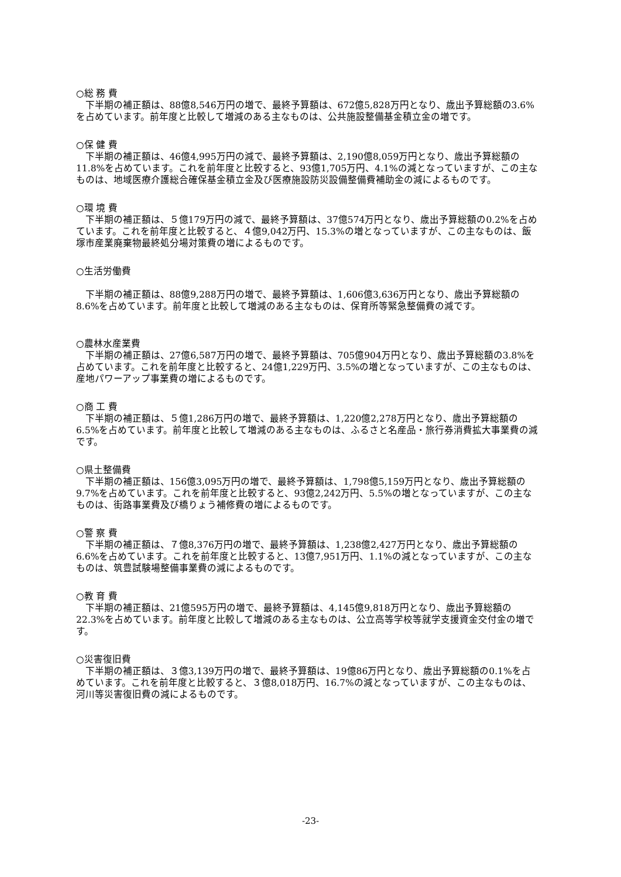○総 務 費
下半期の補正額は、88億8,546万円の増で、最終予算額は、672億5,828万円となり、歳出予算総額の3.6%を占めています。前年度と比較して増減のある主なものは、公共施設整備基金積立金の増です。
○保 健 費
下半期の補正額は、46億4,995万円の減で、最終予算額は、2,190億8,059万円となり、歳出予算総額の11.8%を占めています。これを前年度と比較すると、93億1,705万円、4.1%の減となっていますが、この主なものは、地域医療介護総合確保基金積立金及び医療施設防災設備整備費補助金の減によるものです。
○環 境 費
下半期の補正額は、５億179万円の減で、最終予算額は、37億574万円となり、歳出予算総額の0.2%を占めています。これを前年度と比較すると、４億9,042万円、15.3%の増となっていますが、この主なものは、飯塚市産業廃棄物最終処分場対策費の増によるものです。
○生活労働費
下半期の補正額は、88億9,288万円の増で、最終予算額は、1,606億3,636万円となり、歳出予算総額の8.6%を占めています。前年度と比較して増減のある主なものは、保育所等緊急整備費の減です。
○農林水産業費
下半期の補正額は、27億6,587万円の増で、最終予算額は、705億904万円となり、歳出予算総額の3.8%を占めています。これを前年度と比較すると、24億1,229万円、3.5%の増となっていますが、この主なものは、産地パワーアップ事業費の増によるものです。
○商 工 費
下半期の補正額は、５億1,286万円の増で、最終予算額は、1,220億2,278万円となり、歳出予算総額の6.5%を占めています。前年度と比較して増減のある主なものは、ふるさと名産品・旅行券消費拡大事業費の減です。
○県土整備費
下半期の補正額は、156億3,095万円の増で、最終予算額は、1,798億5,159万円となり、歳出予算総額の9.7%を占めています。これを前年度と比較すると、93億2,242万円、5.5%の増となっていますが、この主なものは、街路事業費及び橋りょう補修費の増によるものです。
○警 察 費
下半期の補正額は、７億8,376万円の増で、最終予算額は、1,238億2,427万円となり、歳出予算総額の6.6%を占めています。これを前年度と比較すると、13億7,951万円、1.1%の減となっていますが、この主なものは、筑豊試験場整備事業費の減によるものです。
○教 育 費
下半期の補正額は、21億595万円の増で、最終予算額は、4,145億9,818万円となり、歳出予算総額の22.3%を占めています。前年度と比較して増減のある主なものは、公立高等学校等就学支援資金交付金の増です。
○災害復旧費
下半期の補正額は、３億3,139万円の増で、最終予算額は、19億86万円となり、歳出予算総額の0.1%を占めています。これを前年度と比較すると、３億8,018万円、16.7%の減となっていますが、この主なものは、河川等災害復旧費の減によるものです。
-23-